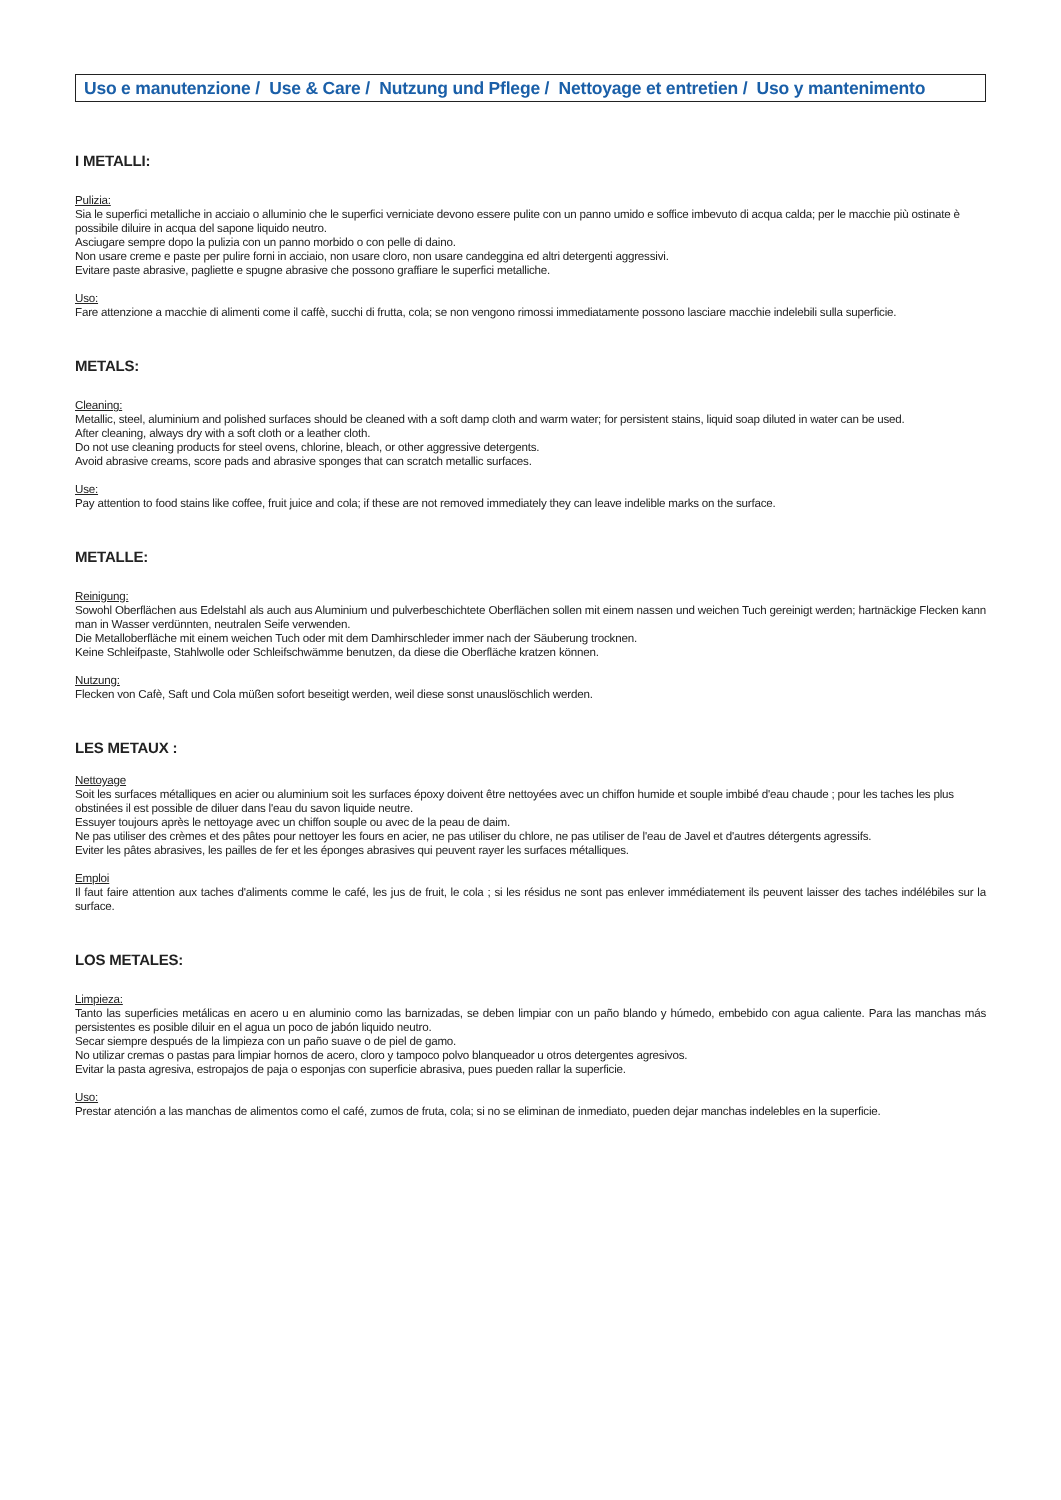Uso e manutenzione / Use & Care / Nutzung und Pflege / Nettoyage et entretien / Uso y mantenimento
I METALLI:
Pulizia:
Sia le superfici metalliche in acciaio o alluminio che le superfici verniciate devono essere pulite con un panno umido e soffice imbevuto di acqua calda; per le macchie più ostinate è possibile diluire in acqua del sapone liquido neutro.
Asciugare sempre dopo la pulizia con un panno morbido o con pelle di daino.
Non usare creme e paste per pulire forni in acciaio, non usare cloro, non usare candeggina ed altri detergenti aggressivi.
Evitare paste abrasive, pagliette e spugne abrasive che possono graffiare le superfici metalliche.
Uso:
Fare attenzione a macchie di alimenti come il caffè, succhi di frutta, cola; se non vengono rimossi immediatamente possono lasciare macchie indelebili sulla superficie.
METALS:
Cleaning:
Metallic, steel, aluminium and polished surfaces should be cleaned with a soft damp cloth and warm water; for persistent stains, liquid soap diluted in water can be used.
After cleaning, always dry with a soft cloth or a leather cloth.
Do not use cleaning products for steel ovens, chlorine, bleach, or other aggressive detergents.
Avoid abrasive creams, score pads and abrasive sponges that can scratch metallic surfaces.
Use:
Pay attention to food stains like coffee, fruit juice and cola; if these are not removed immediately they can leave indelible marks on the surface.
METALLE:
Reinigung:
Sowohl Oberflächen aus Edelstahl als auch aus Aluminium und pulverbeschichtete Oberflächen sollen mit einem nassen und weichen Tuch gereinigt werden; hartnäckige Flecken kann man in Wasser verdünnten, neutralen Seife verwenden.
Die Metalloberfläche mit einem weichen Tuch oder mit dem Damhirschleder immer nach der Säuberung trocknen.
Keine Schleifpaste, Stahlwolle oder Schleifschwämme benutzen, da diese die Oberfläche kratzen können.
Nutzung:
Flecken von Cafè, Saft und Cola müßen sofort beseitigt werden, weil diese sonst unauslöschlich werden.
LES METAUX :
Nettoyage
Soit les surfaces métalliques en acier ou aluminium soit les surfaces époxy doivent être nettoyées avec un chiffon humide et souple imbibé d'eau chaude ; pour les taches les plus obstinées il est possible de diluer dans l'eau du savon liquide neutre.
Essuyer toujours après le nettoyage avec un chiffon souple ou avec de la peau de daim.
Ne pas utiliser des crèmes et des pâtes pour nettoyer les fours en acier, ne pas utiliser du chlore, ne pas utiliser de l'eau de Javel et d'autres détergents agressifs.
Eviter les pâtes abrasives, les pailles de fer et les éponges abrasives qui peuvent rayer les surfaces métalliques.
Emploi
Il faut faire attention aux taches d'aliments comme le café, les jus de fruit, le cola ; si les résidus ne sont pas enlever immédiatement ils peuvent laisser des taches indélébiles sur la surface.
LOS METALES:
Limpieza:
Tanto las superficies metálicas en acero u en aluminio como las barnizadas, se deben limpiar con un paño blando y húmedo, embebido con agua caliente. Para las manchas más persistentes es posible diluir en el agua un poco de jabón liquido neutro.
Secar siempre después de la limpieza con un paño suave o de piel de gamo.
No utilizar cremas o pastas para limpiar hornos de acero, cloro y tampoco polvo blanqueador u otros detergentes agresivos.
Evitar la pasta agresiva, estropajos de paja o esponjas con superficie abrasiva, pues pueden rallar la superficie.
Uso:
Prestar atención a las manchas de alimentos como el café, zumos de fruta, cola; si no se eliminan de inmediato, pueden dejar manchas indelebles en la superficie.